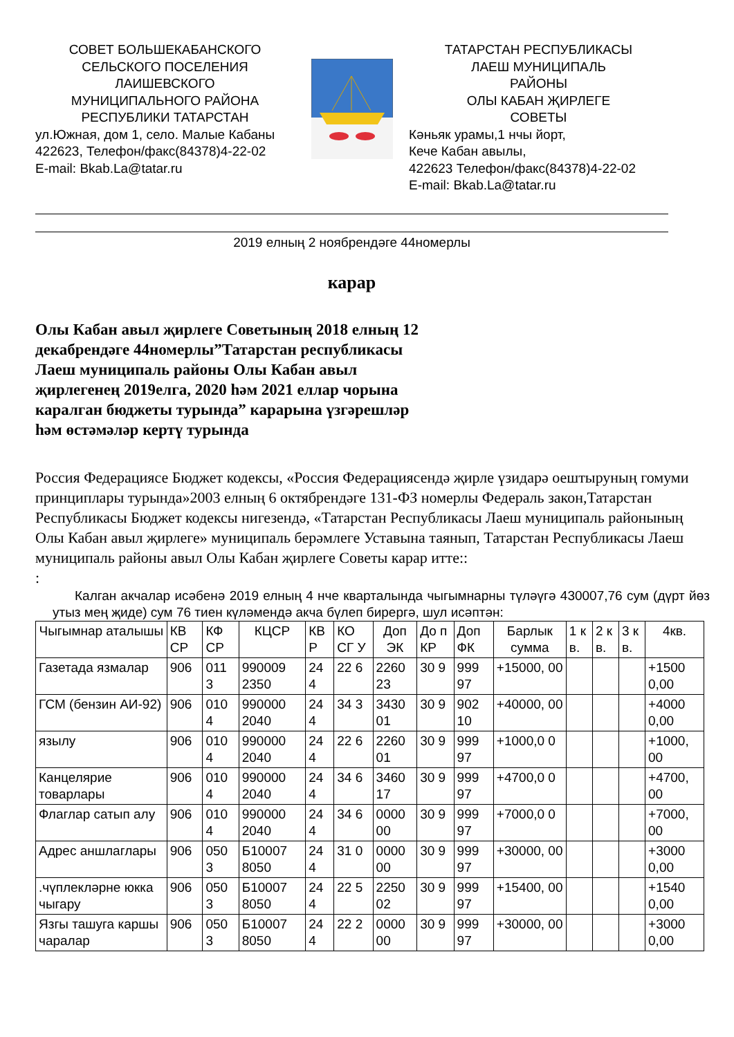СОВЕТ БОЛЬШЕКАБАНСКОГО
СЕЛЬСКОГО ПОСЕЛЕНИЯ
ЛАИШЕВСКОГО
МУНИЦИПАЛЬНОГО РАЙОНА
РЕСПУБЛИКИ ТАТАРСТАН
ул.Южная, дом 1, село. Малые Кабаны
422623, Телефон/факс(84378)4-22-02
E-mail: Bkab.La@tatar.ru
ТАТАРСТАН РЕСПУБЛИКАСЫ
ЛАЕШ МУНИЦИПАЛЬ
РАЙОНЫ
ОЛЫ КАБАН ҖИРЛЕГЕ
СОВЕТЫ
Кәньяк урамы,1 нчы йорт,
Кече Кабан авылы,
422623 Телефон/факс(84378)4-22-02
E-mail: Bkab.La@tatar.ru
2019 елның 2 ноябрендәге 44номерлы
карар
Олы Кабан авыл җирлеге Советының 2018 елның 12 декабрендәге 44номерлы”Татарстан республикасы Лаеш муниципаль районы Олы Кабан авыл җирлегенең 2019елга, 2020 һәм 2021 еллар чорына каралган бюджеты турында” карарына үзгәрешләр һәм өстәмәләр кертү турында
Россия Федерациясе Бюджет кодексы, «Россия Федерациясендә җирле үзидарә оештыруның гомуми принциплары турында»2003 елның 6 октябрендәге 131-ФЗ номерлы Федераль закон,Татарстан Республикасы Бюджет кодексы нигезендә, «Татарстан Республикасы Лаеш муниципаль районының Олы Кабан авыл җирлеге» муниципаль берәмлеге Уставына таянып, Татарстан Республикасы Лаеш муниципаль районы авыл Олы Кабан җирлеге Советы карар итте::
:
Калган акчалар исәбенә 2019 елның 4 нче кварталында чыгымнарны түләүгә 430007,76 сум (дүрт йөз утыз мең җиде) сум 76 тиен күләмендә акча бүлеп бирергә, шул исәптән:
| Чыгымнар аталышы | КВ СР | КФ СР | КЦСР | КВ Р | КО СГ У | Доп ЭК | До п КР | Доп ФК | Барлык сумма | 1 к в. | 2 к в. | 3 к в. | 4кв. |
| Газетада язмалар | 906 | 011 3 | 990009 2350 | 24 4 | 22 6 | 2260 23 | 30 9 | 999 97 | +15000, 00 | | | | +1500 0,00 |
| ГСМ (бензин АИ-92) | 906 | 010 4 | 990000 2040 | 24 4 | 34 3 | 3430 01 | 30 9 | 902 10 | +40000, 00 | | | | +4000 0,00 |
| язылу | 906 | 010 4 | 990000 2040 | 24 4 | 22 6 | 2260 01 | 30 9 | 999 97 | +1000,0 0 | | | | +1000, 00 |
| Канцелярие товарлары | 906 | 010 4 | 990000 2040 | 24 4 | 34 6 | 3460 17 | 30 9 | 999 97 | +4700,0 0 | | | | +4700, 00 |
| Флаглар сатып алу | 906 | 010 4 | 990000 2040 | 24 4 | 34 6 | 0000 00 | 30 9 | 999 97 | +7000,0 0 | | | | +7000, 00 |
| Адрес аншлаглары | 906 | 050 3 | Б10007 8050 | 24 4 | 31 0 | 0000 00 | 30 9 | 999 97 | +30000, 00 | | | | +3000 0,00 |
| .чүплекләрне юкка чыгару | 906 | 050 3 | Б10007 8050 | 24 4 | 22 5 | 2250 02 | 30 9 | 999 97 | +15400, 00 | | | | +1540 0,00 |
| Язгы ташуга каршы чаралар | 906 | 050 3 | Б10007 8050 | 24 4 | 22 2 | 0000 00 | 30 9 | 999 97 | +30000, 00 | | | | +3000 0,00 |